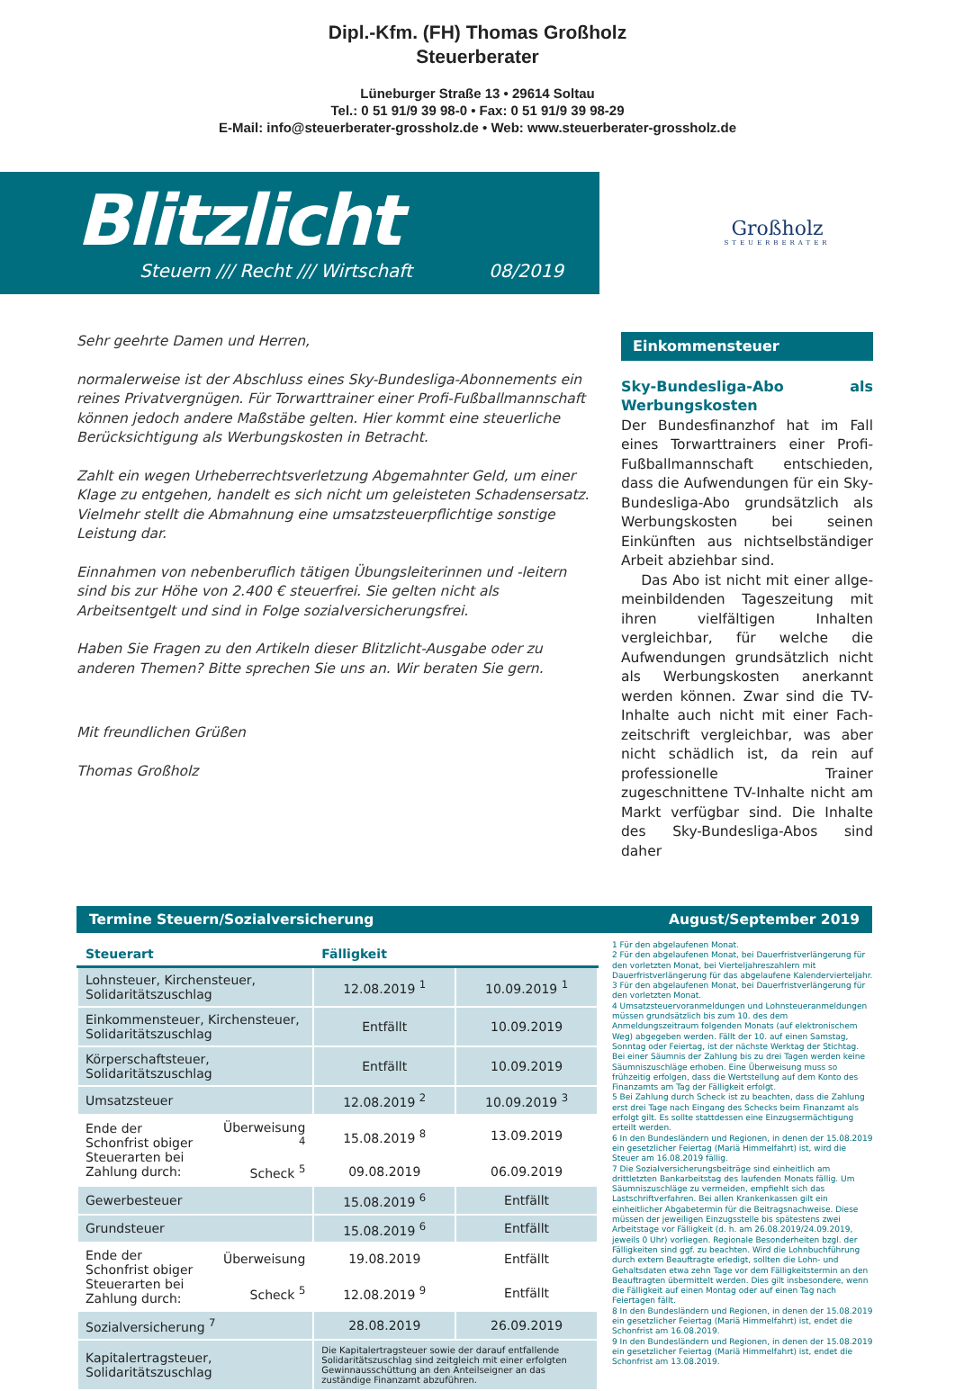Dipl.-Kfm. (FH) Thomas Großholz
Steuerberater
Lüneburger Straße 13 • 29614 Soltau
Tel.: 0 51 91/9 39 98-0 • Fax: 0 51 91/9 39 98-29
E-Mail: info@steuerberater-grossholz.de • Web: www.steuerberater-grossholz.de
Blitzlicht
Steuern /// Recht /// Wirtschaft 08/2019
Großholz
STEUERBERATER
Sehr geehrte Damen und Herren,
normalerweise ist der Abschluss eines Sky-Bundesliga-Abonnements ein reines Privatvergnügen. Für Torwarttrainer einer Profi-Fußballmannschaft können jedoch andere Maßstäbe gelten. Hier kommt eine steuerliche Berücksichtigung als Werbungskosten in Betracht.
Zahlt ein wegen Urheberrechtsverletzung Abgemahnter Geld, um einer Klage zu entgehen, handelt es sich nicht um geleisteten Schadensersatz. Vielmehr stellt die Abmahnung eine umsatzsteuerpflichtige sonstige Leistung dar.
Einnahmen von nebenberuflich tätigen Übungsleiterinnen und -leitern sind bis zur Höhe von 2.400 € steuerfrei. Sie gelten nicht als Arbeitsentgelt und sind in Folge sozialversicherungsfrei.
Haben Sie Fragen zu den Artikeln dieser Blitzlicht-Ausgabe oder zu anderen Themen? Bitte sprechen Sie uns an. Wir beraten Sie gern.
Mit freundlichen Grüßen
Thomas Großholz
Einkommensteuer
Sky-Bundesliga-Abo als Werbungs­kosten
Der Bundesfinanzhof hat im Fall eines Torwarttrainers einer Profi-Fußballmann­schaft entschieden, dass die Aufwen­dungen für ein Sky-Bundesliga-Abo grundsätzlich als Werbungskosten bei seinen Einkünften aus nichtselbstän­diger Arbeit abziehbar sind.
Das Abo ist nicht mit einer allge­meinbildenden Tageszeitung mit ihren vielfältigen Inhalten vergleichbar, für welche die Aufwendungen grundsätz­lich nicht als Werbungskosten aner­kannt werden können. Zwar sind die TV-Inhalte auch nicht mit einer Fach­zeitschrift vergleichbar, was aber nicht schädlich ist, da rein auf professionelle Trainer zugeschnittene TV-Inhalte nicht am Markt verfügbar sind. Die Inhalte des Sky-Bundesliga-Abos sind daher
Termine Steuern/Sozialversicherung August/September 2019
| Steuerart | | Fälligkeit | |
| --- | --- | --- | --- |
| Lohnsteuer, Kirchensteuer, Solidaritätszuschlag | | 12.08.2019 <sup>1</sup> | 10.09.2019 <sup>1</sup> |
| Einkommensteuer, Kirchensteuer, Solidaritätszuschlag | | Entfällt | 10.09.2019 |
| Körperschaftsteuer, Solidaritätszuschlag | | Entfällt | 10.09.2019 |
| Umsatzsteuer | | 12.08.2019 <sup>2</sup> | 10.09.2019 <sup>3</sup> |
| Ende der Schonfrist obiger Steuerarten bei Zahlung durch: | Überweisung <sup>4</sup> | 15.08.2019 <sup>8</sup> | 13.09.2019 |
| | Scheck <sup>5</sup> | 09.08.2019 | 06.09.2019 |
| Gewerbesteuer | | 15.08.2019 <sup>6</sup> | Entfällt |
| Grundsteuer | | 15.08.2019 <sup>6</sup> | Entfällt |
| Ende der Schonfrist obiger Steuerarten bei Zahlung durch: | Überweisung | 19.08.2019 | Entfällt |
| | Scheck <sup>5</sup> | 12.08.2019 <sup>9</sup> | Entfällt |
| Sozialversicherung <sup>7</sup> | | 28.08.2019 | 26.09.2019 |
| Kapitalertragsteuer, Solidaritätszuschlag | | Die Kapitalertragsteuer sowie der darauf entfallende Solidaritätszuschlag sind zeitgleich mit einer erfolgten Gewinnausschüttung an den Anteilseigner an das zuständige Finanzamt abzuführen. | |
1 Für den abgelaufenen Monat.
2 Für den abgelaufenen Monat, bei Dauerfristverlängerung für den vorletzten Monat, bei Vierteljahreszahlern mit Dauerfristverlängerung für das abgelaufene Kalendervierteljahr.
3 Für den abgelaufenen Monat, bei Dauerfristverlängerung für den vorletzten Monat.
4 Umsatzsteuervoranmeldungen und Lohnsteueranmeldungen müssen grundsätzlich bis zum 10. des dem Anmeldungszeitraum folgenden Monats (auf elektronischem Weg) abgegeben werden. Fällt der 10. auf einen Samstag, Sonntag oder Feiertag, ist der nächste Werktag der Stichtag. Bei einer Säumnis der Zahlung bis zu drei Tagen werden keine Säumniszuschläge erhoben. Eine Überweisung muss so frühzeitig erfolgen, dass die Wertstellung auf dem Konto des Finanzamts am Tag der Fälligkeit erfolgt.
5 Bei Zahlung durch Scheck ist zu beachten, dass die Zahlung erst drei Tage nach Eingang des Schecks beim Finanzamt als erfolgt gilt. Es sollte stattdessen eine Einzugsermächtigung erteilt werden.
6 In den Bundesländern und Regionen, in denen der 15.08.2019 ein gesetzlicher Feiertag (Mariä Himmelfahrt) ist, wird die Steuer am 16.08.2019 fällig.
7 Die Sozialversicherungsbeiträge sind einheitlich am drittletzten Bankarbeitstag des laufenden Monats fällig. Um Säumniszuschläge zu vermeiden, empfiehlt sich das Lastschriftverfahren. Bei allen Krankenkassen gilt ein einheitlicher Abgabetermin für die Beitragsnachweise. Diese müssen der jeweiligen Einzugsstelle bis spätestens zwei Arbeitstage vor Fälligkeit (d. h. am 26.08.2019/24.09.2019, jeweils 0 Uhr) vorliegen. Regionale Besonderheiten bzgl. der Fälligkeiten sind ggf. zu beachten. Wird die Lohnbuchführung durch extern Beauftragte erledigt, sollten die Lohn- und Gehaltsdaten etwa zehn Tage vor dem Fälligkeitstermin an den Beauftragten übermittelt werden. Dies gilt insbesondere, wenn die Fälligkeit auf einen Montag oder auf einen Tag nach Feiertagen fällt.
8 In den Bundesländern und Regionen, in denen der 15.08.2019 ein gesetzlicher Feiertag (Mariä Himmelfahrt) ist, endet die Schonfrist am 16.08.2019.
9 In den Bundesländern und Regionen, in denen der 15.08.2019 ein gesetzlicher Feiertag (Mariä Himmelfahrt) ist, endet die Schonfrist am 13.08.2019.